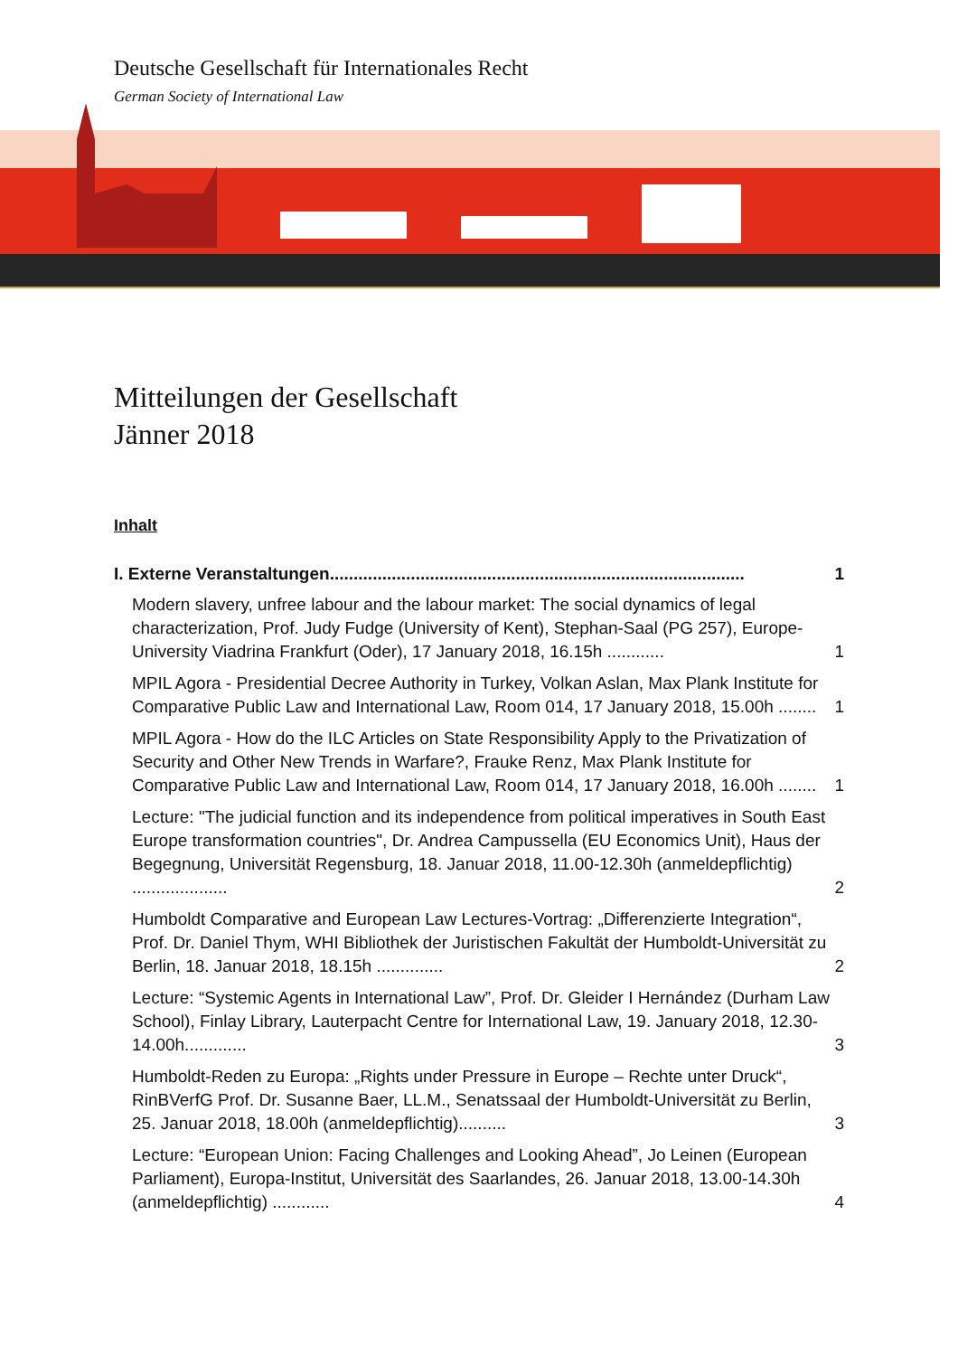Deutsche Gesellschaft für Internationales Recht
German Society of International Law
Mitteilungen der Gesellschaft
Jänner 2018
Inhalt
I. Externe Veranstaltungen....................................................................................... 1
Modern slavery, unfree labour and the labour market: The social dynamics of legal characterization, Prof. Judy Fudge (University of Kent), Stephan-Saal (PG 257), Europe-University Viadrina Frankfurt (Oder), 17 January 2018, 16.15h ............ 1
MPIL Agora - Presidential Decree Authority in Turkey, Volkan Aslan, Max Plank Institute for Comparative Public Law and International Law, Room 014, 17 January 2018, 15.00h ........ 1
MPIL Agora - How do the ILC Articles on State Responsibility Apply to the Privatization of Security and Other New Trends in Warfare?, Frauke Renz, Max Plank Institute for Comparative Public Law and International Law, Room 014, 17 January 2018, 16.00h ........ 1
Lecture: "The judicial function and its independence from political imperatives in South East Europe transformation countries", Dr. Andrea Campussella (EU Economics Unit), Haus der Begegnung, Universität Regensburg, 18. Januar 2018, 11.00-12.30h (anmeldepflichtig) .................... 2
Humboldt Comparative and European Law Lectures-Vortrag: „Differenzierte Integration“, Prof. Dr. Daniel Thym, WHI Bibliothek der Juristischen Fakultät der Humboldt-Universität zu Berlin, 18. Januar 2018, 18.15h .............. 2
Lecture: “Systemic Agents in International Law”, Prof. Dr. Gleider I Hernández (Durham Law School), Finlay Library, Lauterpacht Centre for International Law, 19. January 2018, 12.30-14.00h............. 3
Humboldt-Reden zu Europa: „Rights under Pressure in Europe – Rechte unter Druck“, RinBVerfG Prof. Dr. Susanne Baer, LL.M., Senatssaal der Humboldt-Universität zu Berlin, 25. Januar 2018, 18.00h (anmeldepflichtig).......... 3
Lecture: “European Union: Facing Challenges and Looking Ahead”, Jo Leinen (European Parliament), Europa-Institut, Universität des Saarlandes, 26. Januar 2018, 13.00-14.30h (anmeldepflichtig) ............ 4